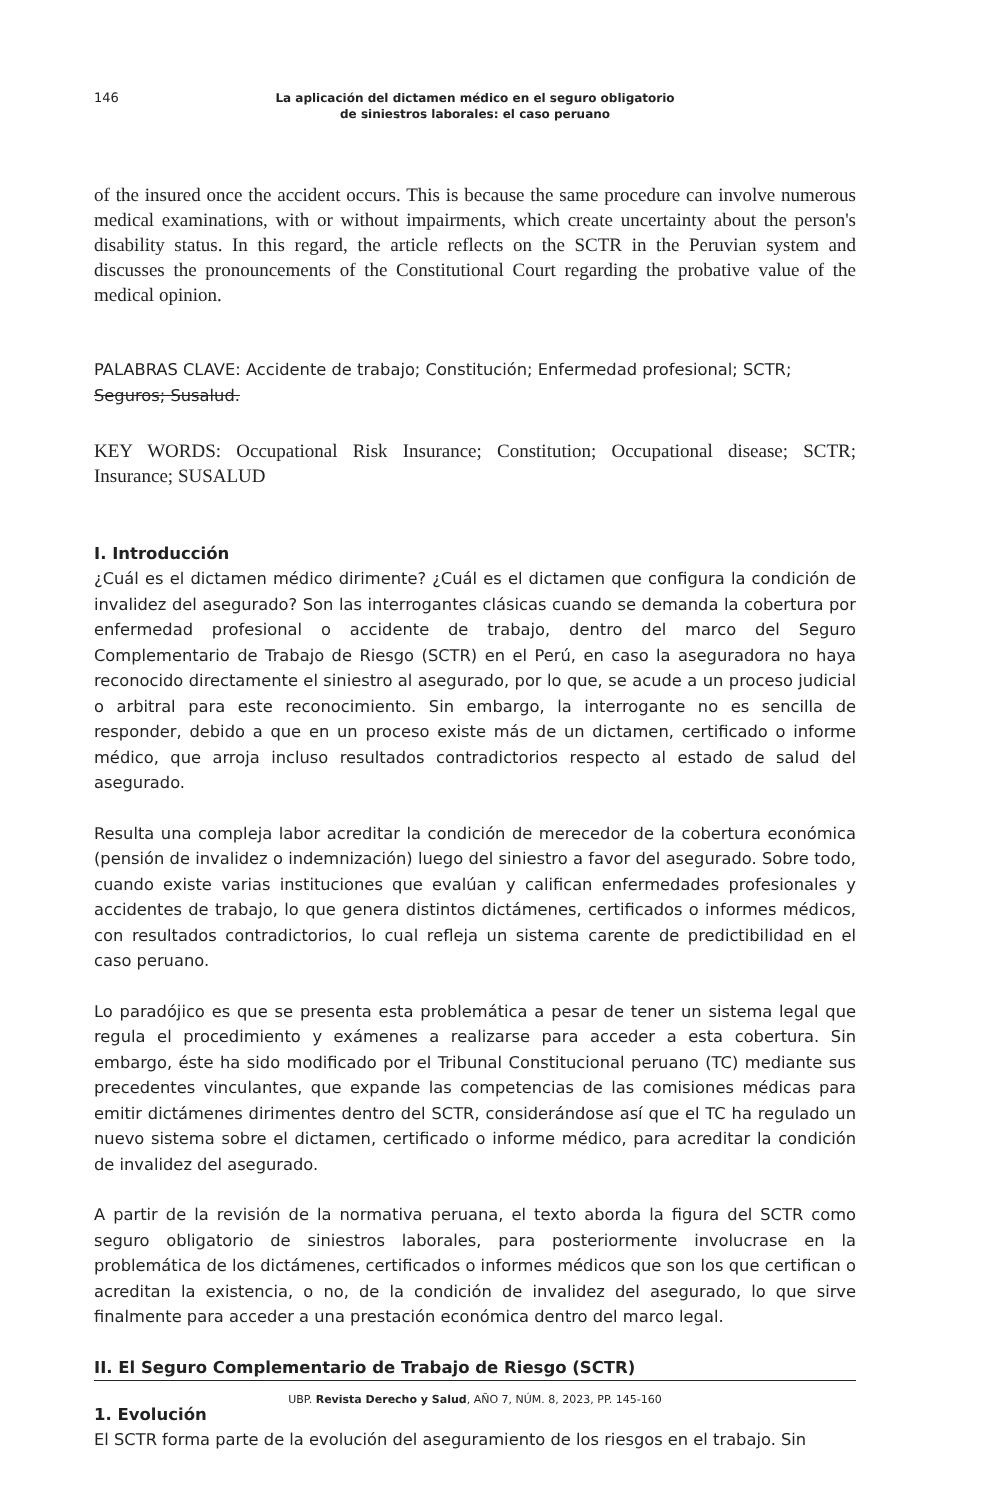146
La aplicación del dictamen médico en el seguro obligatorio
de siniestros laborales: el caso peruano
of the insured once the accident occurs. This is because the same procedure can involve numerous medical examinations, with or without impairments, which create uncertainty about the person's disability status. In this regard, the article reflects on the SCTR in the Peruvian system and discusses the pronouncements of the Constitutional Court regarding the probative value of the medical opinion.
PALABRAS CLAVE: Accidente de trabajo; Constitución; Enfermedad profesional; SCTR;
Seguros; Susalud.
KEY WORDS: Occupational Risk Insurance; Constitution; Occupational disease; SCTR; Insurance; SUSALUD
I. Introducción
¿Cuál es el dictamen médico dirimente? ¿Cuál es el dictamen que configura la condición de invalidez del asegurado? Son las interrogantes clásicas cuando se demanda la cobertura por enfermedad profesional o accidente de trabajo, dentro del marco del Seguro Complementario de Trabajo de Riesgo (SCTR) en el Perú, en caso la aseguradora no haya reconocido directamente el siniestro al asegurado, por lo que, se acude a un proceso judicial o arbitral para este reconocimiento. Sin embargo, la interrogante no es sencilla de responder, debido a que en un proceso existe más de un dictamen, certificado o informe médico, que arroja incluso resultados contradictorios respecto al estado de salud del asegurado.
Resulta una compleja labor acreditar la condición de merecedor de la cobertura económica (pensión de invalidez o indemnización) luego del siniestro a favor del asegurado. Sobre todo, cuando existe varias instituciones que evalúan y califican enfermedades profesionales y accidentes de trabajo, lo que genera distintos dictámenes, certificados o informes médicos, con resultados contradictorios, lo cual refleja un sistema carente de predictibilidad en el caso peruano.
Lo paradójico es que se presenta esta problemática a pesar de tener un sistema legal que regula el procedimiento y exámenes a realizarse para acceder a esta cobertura. Sin embargo, éste ha sido modificado por el Tribunal Constitucional peruano (TC) mediante sus precedentes vinculantes, que expande las competencias de las comisiones médicas para emitir dictámenes dirimentes dentro del SCTR, considerándose así que el TC ha regulado un nuevo sistema sobre el dictamen, certificado o informe médico, para acreditar la condición de invalidez del asegurado.
A partir de la revisión de la normativa peruana, el texto aborda la figura del SCTR como seguro obligatorio de siniestros laborales, para posteriormente involucrase en la problemática de los dictámenes, certificados o informes médicos que son los que certifican o acreditan la existencia, o no, de la condición de invalidez del asegurado, lo que sirve finalmente para acceder a una prestación económica dentro del marco legal.
II. El Seguro Complementario de Trabajo de Riesgo (SCTR)
1. Evolución
El SCTR forma parte de la evolución del aseguramiento de los riesgos en el trabajo. Sin
UBP. Revista Derecho y Salud, AÑO 7, NÚM. 8, 2023, PP. 145-160